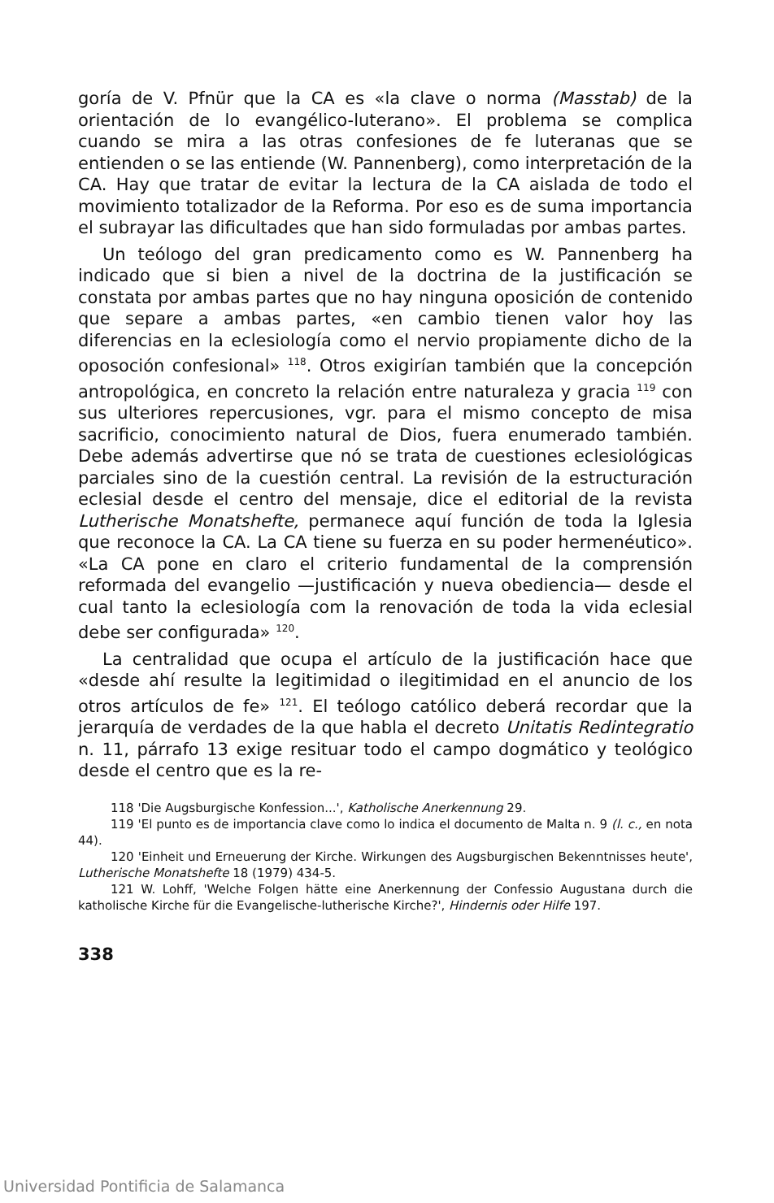goría de V. Pfnür que la CA es «la clave o norma (Masstab) de la orientación de lo evangélico-luterano». El problema se complica cuando se mira a las otras confesiones de fe luteranas que se entienden o se las entiende (W. Pannenberg), como interpretación de la CA. Hay que tratar de evitar la lectura de la CA aislada de todo el movimiento totalizador de la Reforma. Por eso es de suma importancia el subrayar las dificultades que han sido formuladas por ambas partes.
Un teólogo del gran predicamento como es W. Pannenberg ha indicado que si bien a nivel de la doctrina de la justificación se constata por ambas partes que no hay ninguna oposición de contenido que separe a ambas partes, «en cambio tienen valor hoy las diferencias en la eclesiología como el nervio propiamente dicho de la oposoción confesional» <sup>118</sup>. Otros exigirían también que la concepción antropológica, en concreto la relación entre naturaleza y gracia <sup>119</sup> con sus ulteriores repercusiones, vgr. para el mismo concepto de misa sacrificio, conocimiento natural de Dios, fuera enumerado también. Debe además advertirse que nó se trata de cuestiones eclesiológicas parciales sino de la cuestión central. La revisión de la estructuración eclesial desde el centro del mensaje, dice el editorial de la revista Lutherische Monatshefte, permanece aquí función de toda la Iglesia que reconoce la CA. La CA tiene su fuerza en su poder hermenéutico». «La CA pone en claro el criterio fundamental de la comprensión reformada del evangelio —justificación y nueva obediencia— desde el cual tanto la eclesiología com la renovación de toda la vida eclesial debe ser configurada» <sup>120</sup>.
La centralidad que ocupa el artículo de la justificación hace que «desde ahí resulte la legitimidad o ilegitimidad en el anuncio de los otros artículos de fe» <sup>121</sup>. El teólogo católico deberá recordar que la jerarquía de verdades de la que habla el decreto Unitatis Redintegratio n. 11, párrafo 13 exige resituar todo el campo dogmático y teológico desde el centro que es la re-
118 'Die Augsburgische Konfession...', Katholische Anerkennung 29.
119 'El punto es de importancia clave como lo indica el documento de Malta n. 9 (l. c., en nota 44).
120 'Einheit und Erneuerung der Kirche. Wirkungen des Augsburgischen Bekenntnisses heute', Lutherische Monatshefte 18 (1979) 434-5.
121 W. Lohff, 'Welche Folgen hätte eine Anerkennung der Confessio Augustana durch die katholische Kirche für die Evangelische-lutherische Kirche?', Hindernis oder Hilfe 197.
338
Universidad Pontificia de Salamanca